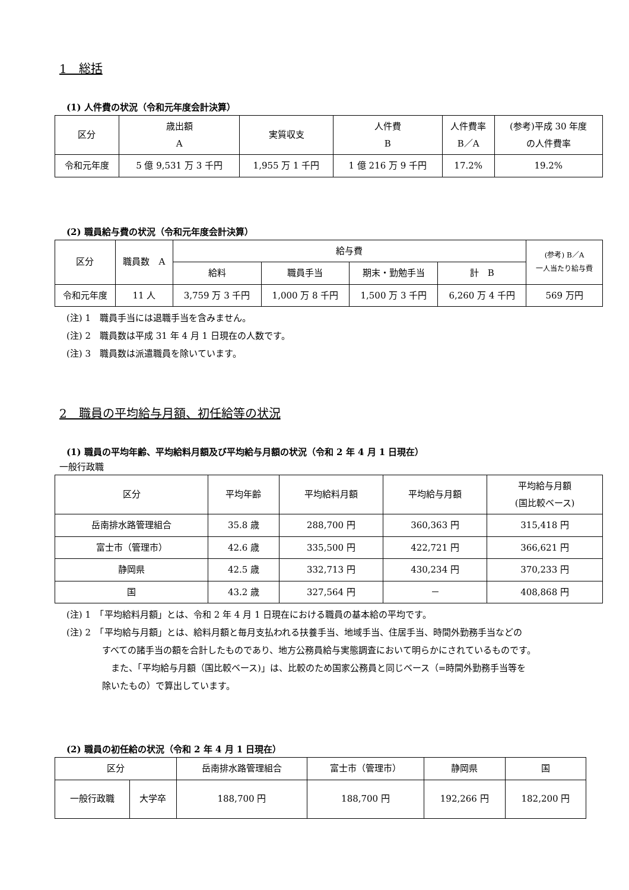1　総括
(1) 人件費の状況（令和元年度会計決算）
| 区分 | 歳出額 A | 実質収支 | 人件費 B | 人件費率 B／A | (参考)平成 30 年度 の人件費率 |
| --- | --- | --- | --- | --- | --- |
| 令和元年度 | 5 億 9,531 万 3 千円 | 1,955 万 1 千円 | 1 億 216 万 9 千円 | 17.2% | 19.2% |
(2) 職員給与費の状況（令和元年度会計決算）
| 区分 | 職員数 A | 給与費 | | | | (参考) B／A 一人当たり給与費 |
| --- | --- | --- | --- | --- | --- | --- |
| | | 給料 | 職員手当 | 期末・勤勉手当 | 計 B | |
| 令和元年度 | 11 人 | 3,759 万 3 千円 | 1,000 万 8 千円 | 1,500 万 3 千円 | 6,260 万 4 千円 | 569 万円 |
(注) 1　職員手当には退職手当を含みません。
(注) 2　職員数は平成 31 年 4 月 1 日現在の人数です。
(注) 3　職員数は派遣職員を除いています。
2　職員の平均給与月額、初任給等の状況
(1) 職員の平均年齢、平均給料月額及び平均給与月額の状況（令和 2 年 4 月 1 日現在）
一般行政職
| 区分 | 平均年齢 | 平均給料月額 | 平均給与月額 | 平均給与月額 (国比較ベース) |
| --- | --- | --- | --- | --- |
| 岳南排水路管理組合 | 35.8 歳 | 288,700 円 | 360,363 円 | 315,418 円 |
| 富士市（管理市） | 42.6 歳 | 335,500 円 | 422,721 円 | 366,621 円 |
| 静岡県 | 42.5 歳 | 332,713 円 | 430,234 円 | 370,233 円 |
| 国 | 43.2 歳 | 327,564 円 | － | 408,868 円 |
(注) 1　「平均給料月額」とは、令和 2 年 4 月 1 日現在における職員の基本給の平均です。
(注) 2　「平均給与月額」とは、給料月額と毎月支払われる扶養手当、地域手当、住居手当、時間外勤務手当などの
すべての諸手当の額を合計したものであり、地方公務員給与実態調査において明らかにされているものです。
　また、「平均給与月額（国比較ベース)」は、比較のため国家公務員と同じベース（=時間外勤務手当等を
除いたもの）で算出しています。
(2) 職員の初任給の状況（令和 2 年 4 月 1 日現在）
| 区分 | | 岳南排水路管理組合 | 富士市（管理市） | 静岡県 | 国 |
| --- | --- | --- | --- | --- | --- |
| 一般行政職 | 大学卒 | 188,700 円 | 188,700 円 | 192,266 円 | 182,200 円 |